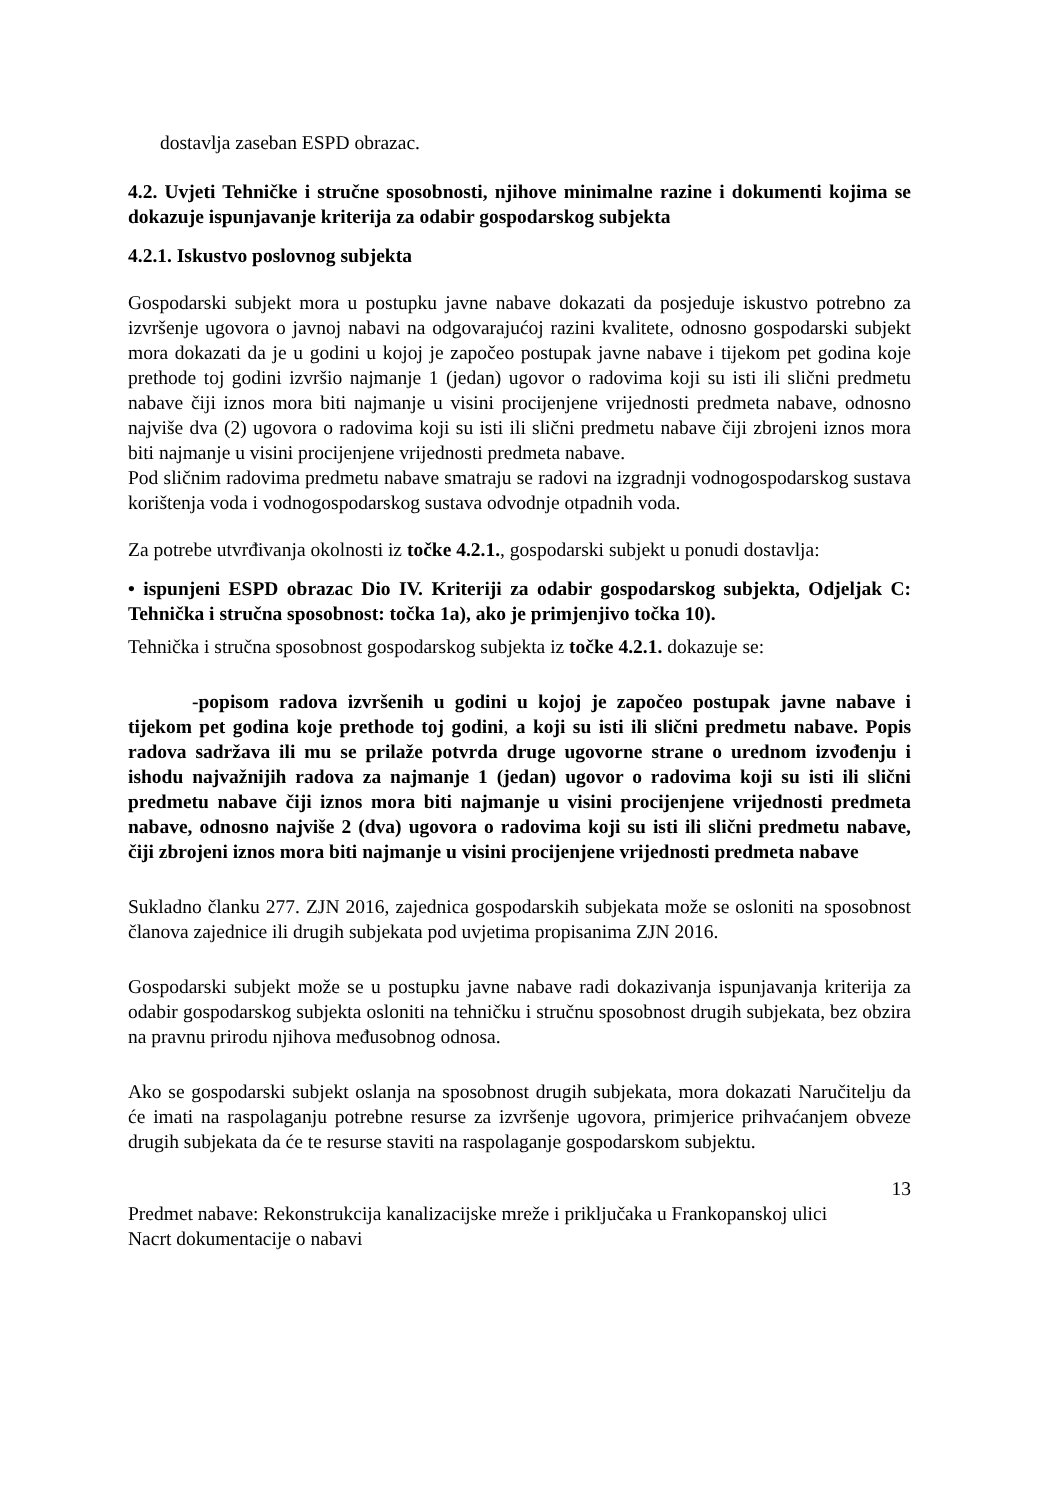dostavlja zaseban ESPD obrazac.
4.2. Uvjeti Tehničke i stručne sposobnosti, njihove minimalne razine i dokumenti kojima se dokazuje ispunjavanje kriterija za odabir gospodarskog subjekta
4.2.1. Iskustvo poslovnog subjekta
Gospodarski subjekt mora u postupku javne nabave dokazati da posjeduje iskustvo potrebno za izvršenje ugovora o javnoj nabavi na odgovarajućoj razini kvalitete, odnosno gospodarski subjekt mora dokazati da je u godini u kojoj je započeo postupak javne nabave i tijekom pet godina koje prethode toj godini izvršio najmanje 1 (jedan) ugovor o radovima koji su isti ili slični predmetu nabave čiji iznos mora biti najmanje u visini procijenjene vrijednosti predmeta nabave, odnosno najviše dva (2) ugovora o radovima koji su isti ili slični predmetu nabave čiji zbrojeni iznos mora biti najmanje u visini procijenjene vrijednosti predmeta nabave.
Pod sličnim radovima predmetu nabave smatraju se radovi na izgradnji vodnogospodarskog sustava korištenja voda i vodnogospodarskog sustava odvodnje otpadnih voda.
Za potrebe utvrđivanja okolnosti iz točke 4.2.1., gospodarski subjekt u ponudi dostavlja:
• ispunjeni ESPD obrazac Dio IV. Kriteriji za odabir gospodarskog subjekta, Odjeljak C: Tehnička i stručna sposobnost: točka 1a), ako je primjenjivo točka 10).
Tehnička i stručna sposobnost gospodarskog subjekta iz točke 4.2.1. dokazuje se:
-popisom radova izvršenih u godini u kojoj je započeo postupak javne nabave i tijekom pet godina koje prethode toj godini, a koji su isti ili slični predmetu nabave. Popis radova sadržava ili mu se prilaže potvrda druge ugovorne strane o urednom izvođenju i ishodu najvažnijih radova za najmanje 1 (jedan) ugovor o radovima koji su isti ili slični predmetu nabave čiji iznos mora biti najmanje u visini procijenjene vrijednosti predmeta nabave, odnosno najviše 2 (dva) ugovora o radovima koji su isti ili slični predmetu nabave, čiji zbrojeni iznos mora biti najmanje u visini procijenjene vrijednosti predmeta nabave
Sukladno članku 277. ZJN 2016, zajednica gospodarskih subjekata može se osloniti na sposobnost članova zajednice ili drugih subjekata pod uvjetima propisanima ZJN 2016.
Gospodarski subjekt može se u postupku javne nabave radi dokazivanja ispunjavanja kriterija za odabir gospodarskog subjekta osloniti na tehničku i stručnu sposobnost drugih subjekata, bez obzira na pravnu prirodu njihova međusobnog odnosa.
Ako se gospodarski subjekt oslanja na sposobnost drugih subjekata, mora dokazati Naručitelju da će imati na raspolaganju potrebne resurse za izvršenje ugovora, primjerice prihvaćanjem obveze drugih subjekata da će te resurse staviti na raspolaganje gospodarskom subjektu.
13
Predmet nabave: Rekonstrukcija kanalizacijske mreže i priključaka u Frankopanskoj ulici
Nacrt dokumentacije o nabavi